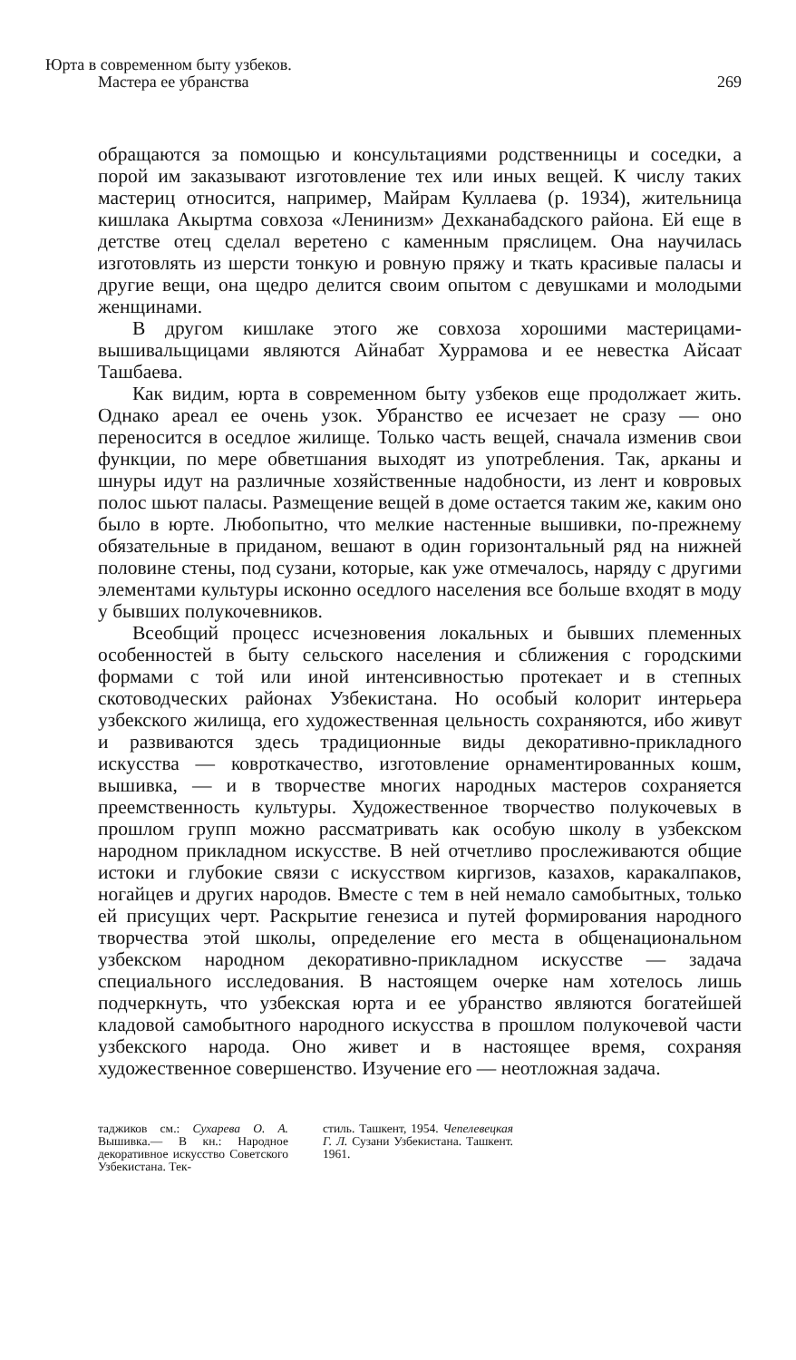Юрта в современном быту узбеков.
Мастера ее убранства
269
обращаются за помощью и консультациями родственницы и соседки, а порой им заказывают изготовление тех или иных вещей. К числу таких мастериц относится, например, Майрам Куллаева (р. 1934), жительница кишлака Акыртма совхоза «Ленинизм» Дехканабадского района. Ей еще в детстве отец сделал веретено с каменным пряслицем. Она научилась изготовлять из шерсти тонкую и ровную пряжу и ткать красивые паласы и другие вещи, она щедро делится своим опытом с девушками и молодыми женщинами.
В другом кишлаке этого же совхоза хорошими мастерицами-вышивальщицами являются Айнабат Хуррамова и ее невестка Айсаат Ташбаева.
Как видим, юрта в современном быту узбеков еще продолжает жить. Однако ареал ее очень узок. Убранство ее исчезает не сразу — оно переносится в оседлое жилище. Только часть вещей, сначала изменив свои функции, по мере обветшания выходят из употребления. Так, арканы и шнуры идут на различные хозяйственные надобности, из лент и ковровых полос шьют паласы. Размещение вещей в доме остается таким же, каким оно было в юрте. Любопытно, что мелкие настенные вышивки, по-прежнему обязательные в приданом, вешают в один горизонтальный ряд на нижней половине стены, под сузани, которые, как уже отмечалось, наряду с другими элементами культуры исконно оседлого населения все больше входят в моду у бывших полукочевников.
Всеобщий процесс исчезновения локальных и бывших племенных особенностей в быту сельского населения и сближения с городскими формами с той или иной интенсивностью протекает и в степных скотоводческих районах Узбекистана. Но особый колорит интерьера узбекского жилища, его художественная цельность сохраняются, ибо живут и развиваются здесь традиционные виды декоративно-прикладного искусства — ковроткачество, изготовление орнаментированных кошм, вышивка, — и в творчестве многих народных мастеров сохраняется преемственность культуры. Художественное творчество полукочевых в прошлом групп можно рассматривать как особую школу в узбекском народном прикладном искусстве. В ней отчетливо прослеживаются общие истоки и глубокие связи с искусством киргизов, казахов, каракалпаков, ногайцев и других народов. Вместе с тем в ней немало самобытных, только ей присущих черт. Раскрытие генезиса и путей формирования народного творчества этой школы, определение его места в общенациональном узбекском народном декоративно-прикладном искусстве — задача специального исследования. В настоящем очерке нам хотелось лишь подчеркнуть, что узбекская юрта и ее убранство являются богатейшей кладовой самобытного народного искусства в прошлом полукочевой части узбекского народа. Оно живет и в настоящее время, сохраняя художественное совершенство. Изучение его — неотложная задача.
таджиков см.: Сухарева О. А. Вышивка.— В кн.: Народное декоративное искусство Советского Узбекистана. Тек-
стиль. Ташкент, 1954. Чепелевецкая Г. Л. Сузани Узбекистана. Ташкент. 1961.